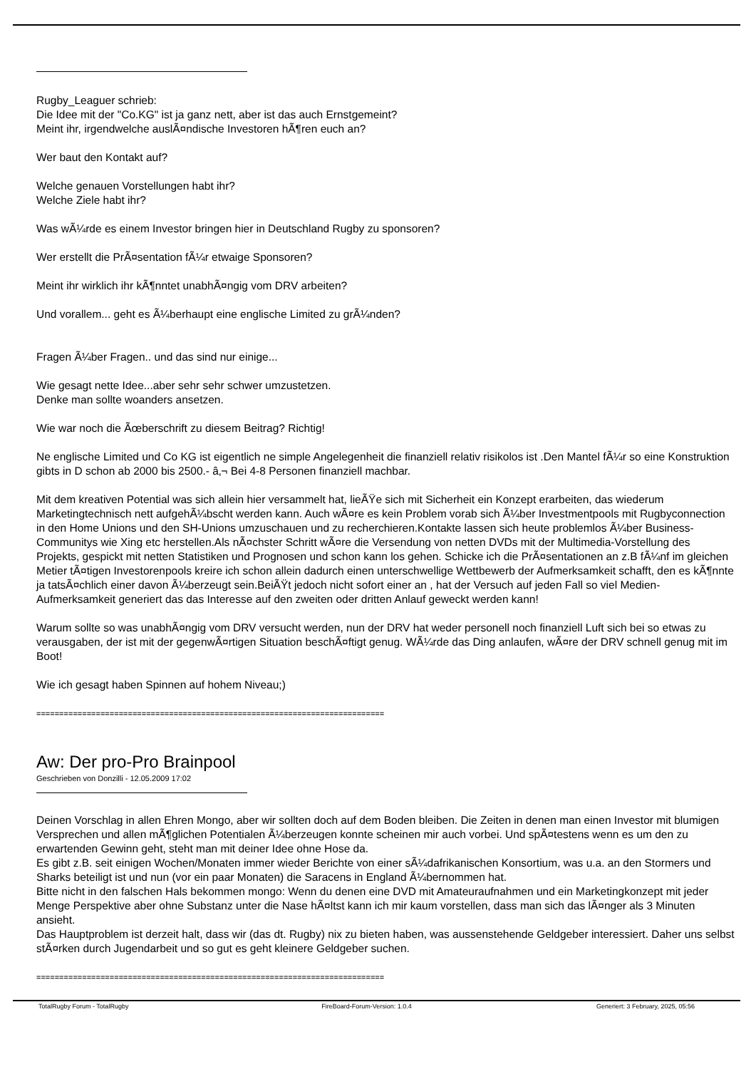Rugby_Leaguer schrieb:
Die Idee mit der "Co.KG" ist ja ganz nett, aber ist das auch Ernstgemeint?
Meint ihr, irgendwelche auslÃ¤ndische Investoren hÃ¶ren euch an?
Wer baut den Kontakt auf?
Welche genauen Vorstellungen habt ihr?
Welche Ziele habt ihr?
Was wÃ¼rde es einem Investor bringen hier in Deutschland Rugby zu sponsoren?
Wer erstellt die PrÃ¤sentation fÃ¼r etwaige Sponsoren?
Meint ihr wirklich ihr kÃ¶nntet unabhÃ¤ngig vom DRV arbeiten?
Und vorallem... geht es Ã¼berhaupt eine englische Limited zu grÃ¼nden?
Fragen Ã¼ber Fragen.. und das sind nur einige...
Wie gesagt nette Idee...aber sehr sehr schwer umzustetzen.
Denke man sollte woanders ansetzen.
Wie war noch die Ãœberschrift zu diesem Beitrag? Richtig!
Ne englische Limited und Co KG ist eigentlich ne simple Angelegenheit die finanziell relativ risikolos ist .Den Mantel fÃ¼r so eine Konstruktion gibts in D schon ab 2000 bis 2500.- â‚¬ Bei 4-8 Personen finanziell machbar.
Mit dem kreativen Potential was sich allein hier versammelt hat, lieÃŸe sich mit Sicherheit ein Konzept erarbeiten, das wiederum Marketingtechnisch nett aufgehÃ¼bscht werden kann. Auch wÃ¤re es kein Problem vorab sich Ã¼ber Investmentpools mit Rugbyconnection in den Home Unions und den SH-Unions umzuschauen und zu recherchieren.Kontakte lassen sich heute problemlos Ã¼ber Business-Communitys wie Xing etc herstellen.Als nÃ¤chster Schritt wÃ¤re die Versendung von netten DVDs mit der Multimedia-Vorstellung des Projekts, gespickt mit netten Statistiken und Prognosen und schon kann los gehen. Schicke ich die PrÃ¤sentationen an z.B fÃ¼nf im gleichen Metier tÃ¤tigen Investorenpools kreire ich schon allein dadurch einen unterschwellige Wettbewerb der Aufmerksamkeit schafft, den es kÃ¶nnte ja tatsÃ¤chlich einer davon Ã¼berzeugt sein.BeiÃŸt jedoch nicht sofort einer an , hat der Versuch auf jeden Fall so viel Medien-Aufmerksamkeit generiert das das Interesse auf den zweiten oder dritten Anlauf geweckt werden kann!
Warum sollte so was unabhÃ¤ngig vom DRV versucht werden, nun der DRV hat weder personell noch finanziell Luft sich bei so etwas zu verausgaben, der ist mit der gegenwÃ¤rtigen Situation beschÃ¤ftigt genug. WÃ¼rde das Ding anlaufen, wÃ¤re der DRV schnell genug mit im Boot!
Wie ich gesagt haben Spinnen auf hohem Niveau;)
============================================================================
Aw: Der pro-Pro Brainpool
Geschrieben von Donzilli - 12.05.2009 17:02
Deinen Vorschlag in allen Ehren Mongo, aber wir sollten doch auf dem Boden bleiben. Die Zeiten in denen man einen Investor mit blumigen Versprechen und allen mÃ¶glichen Potentialen Ã¼berzeugen konnte scheinen mir auch vorbei. Und spÃ¤testens wenn es um den zu erwartenden Gewinn geht, steht man mit deiner Idee ohne Hose da.
Es gibt z.B. seit einigen Wochen/Monaten immer wieder Berichte von einer sÃ¼dafrikanischen Konsortium, was u.a. an den Stormers und Sharks beteiligt ist und nun (vor ein paar Monaten) die Saracens in England Ã¼bernommen hat.
Bitte nicht in den falschen Hals bekommen mongo: Wenn du denen eine DVD mit Amateuraufnahmen und ein Marketingkonzept mit jeder Menge Perspektive aber ohne Substanz unter die Nase hÃ¤ltst kann ich mir kaum vorstellen, dass man sich das lÃ¤nger als 3 Minuten ansieht.
Das Hauptproblem ist derzeit halt, dass wir (das dt. Rugby) nix zu bieten haben, was aussenstehende Geldgeber interessiert. Daher uns selbst stÃ¤rken durch Jugendarbeit und so gut es geht kleinere Geldgeber suchen.
============================================================================
TotalRugby Forum - TotalRugby FireBoard-Forum-Version: 1.0.4 Generiert: 3 February, 2025, 05:56